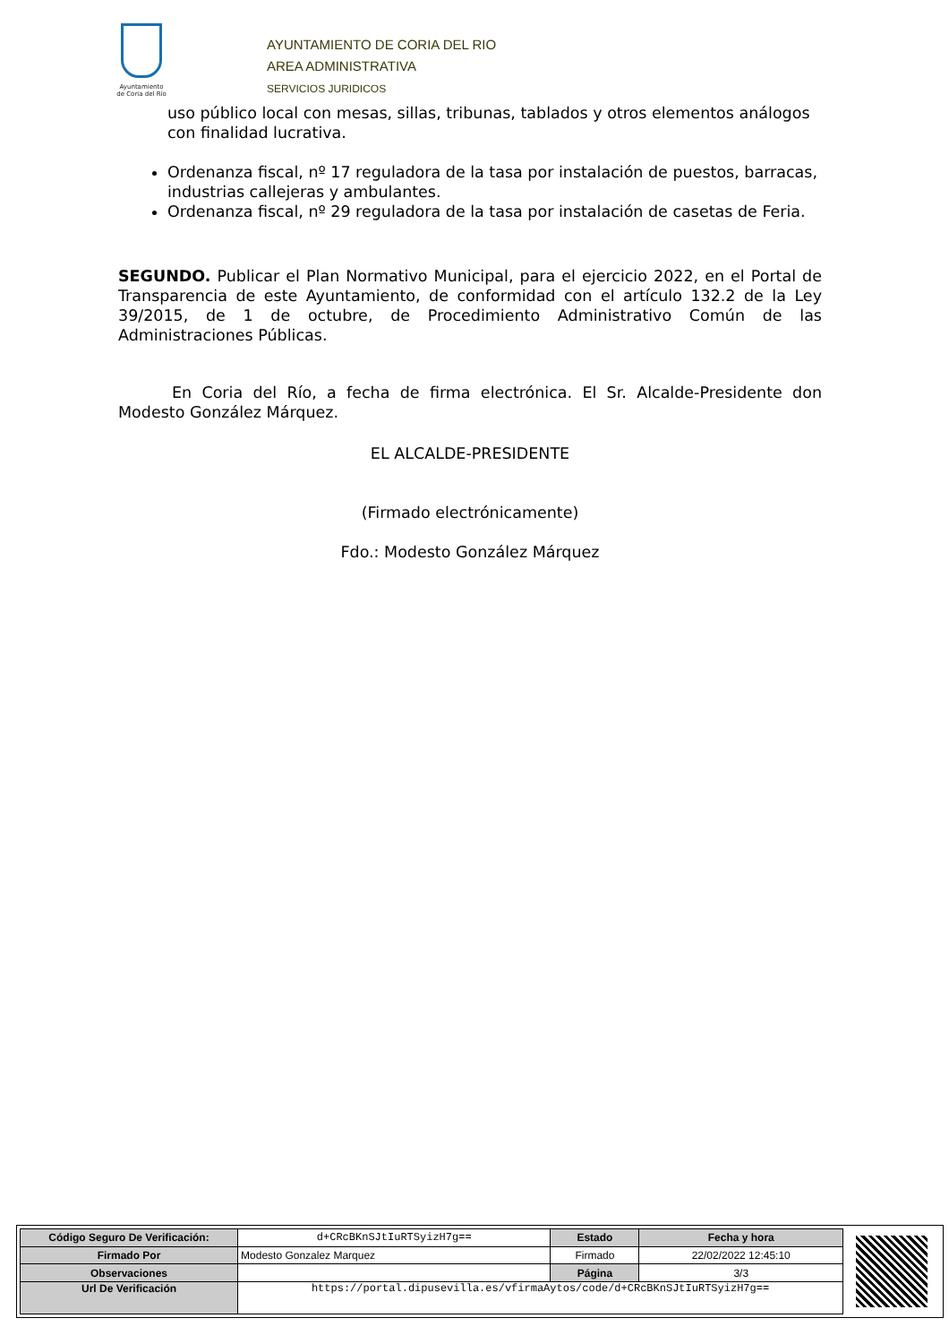Ayuntamiento
de Coria del Río
AYUNTAMIENTO DE CORIA DEL RIO
AREA ADMINISTRATIVA
SERVICIOS JURIDICOS
uso público local con mesas, sillas, tribunas, tablados y otros elementos análogos con finalidad lucrativa.
Ordenanza fiscal, nº 17 reguladora de la tasa por instalación de puestos, barracas, industrias callejeras y ambulantes.
Ordenanza fiscal, nº 29 reguladora de la tasa por instalación de casetas de Feria.
SEGUNDO. Publicar el Plan Normativo Municipal, para el ejercicio 2022, en el Portal de Transparencia de este Ayuntamiento, de conformidad con el artículo 132.2 de la Ley 39/2015, de 1 de octubre, de Procedimiento Administrativo Común de las Administraciones Públicas.
En Coria del Río, a fecha de firma electrónica. El Sr. Alcalde-Presidente don Modesto González Márquez.
EL ALCALDE-PRESIDENTE
(Firmado electrónicamente)
Fdo.: Modesto González Márquez
| Código Seguro De Verificación: | d+CRcBKnSJtIuRTSyizH7g== | Estado | Fecha y hora |
| Firmado Por | Modesto Gonzalez Marquez | Firmado | 22/02/2022 12:45:10 |
| Observaciones | | Página | 3/3 |
| Url De Verificación | https://portal.dipusevilla.es/vfirmaAytos/code/d+CRcBKnSJtIuRTSyizH7g== | | |